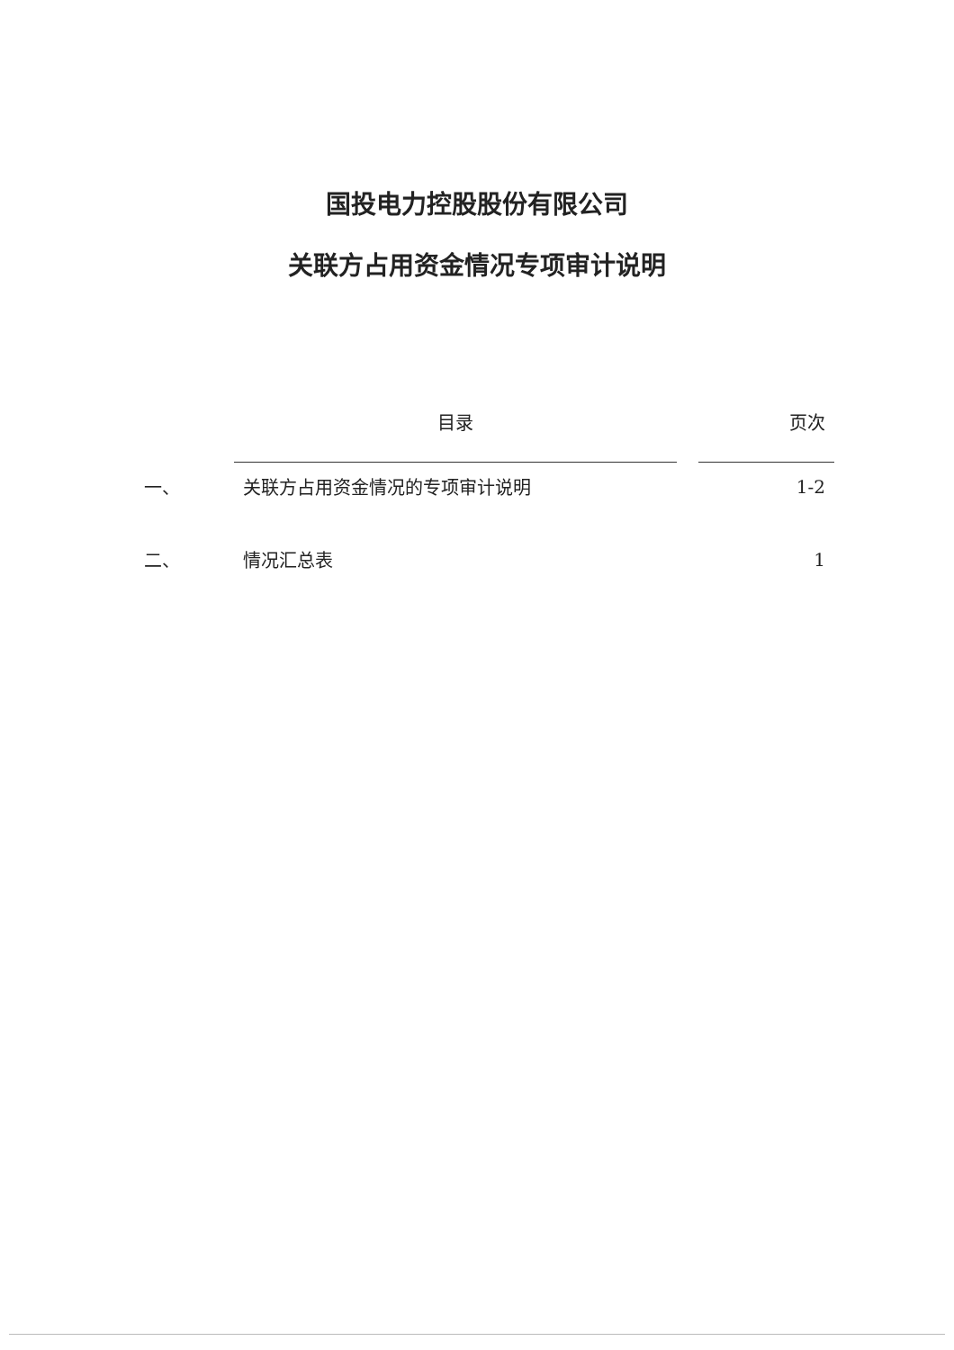国投电力控股股份有限公司
关联方占用资金情况专项审计说明
| | 目录 | | 页次 |
| --- | --- | --- | --- |
| 一、 | 关联方占用资金情况的专项审计说明 | | 1-2 |
| 二、 | 情况汇总表 | | 1 |